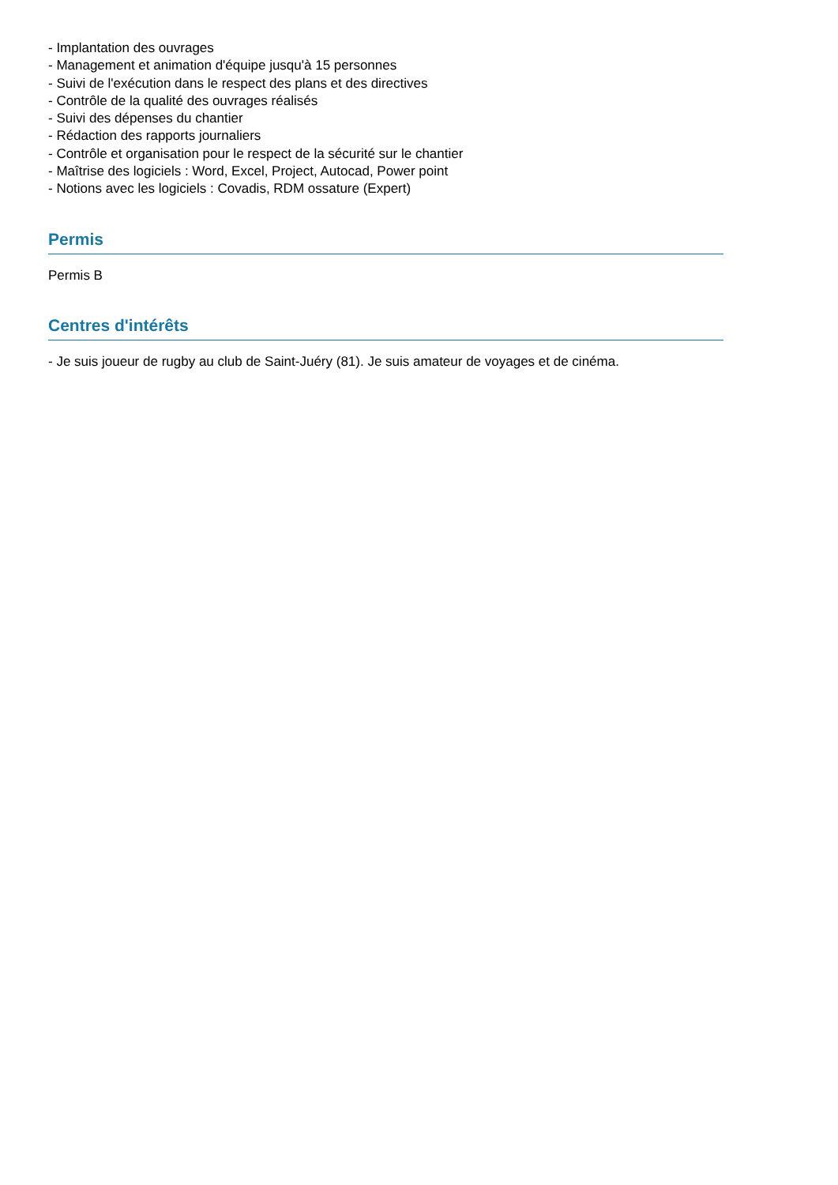- Implantation des ouvrages
- Management et animation d'équipe jusqu'à 15 personnes
- Suivi de l'exécution dans le respect des plans et des directives
- Contrôle de la qualité des ouvrages réalisés
- Suivi des dépenses du chantier
- Rédaction des rapports journaliers
- Contrôle et organisation pour le respect de la sécurité sur le chantier
- Maîtrise des logiciels : Word, Excel, Project, Autocad, Power point
- Notions avec les logiciels : Covadis, RDM ossature (Expert)
Permis
Permis B
Centres d'intérêts
- Je suis joueur de rugby au club de Saint-Juéry (81). Je suis amateur de voyages et de cinéma.